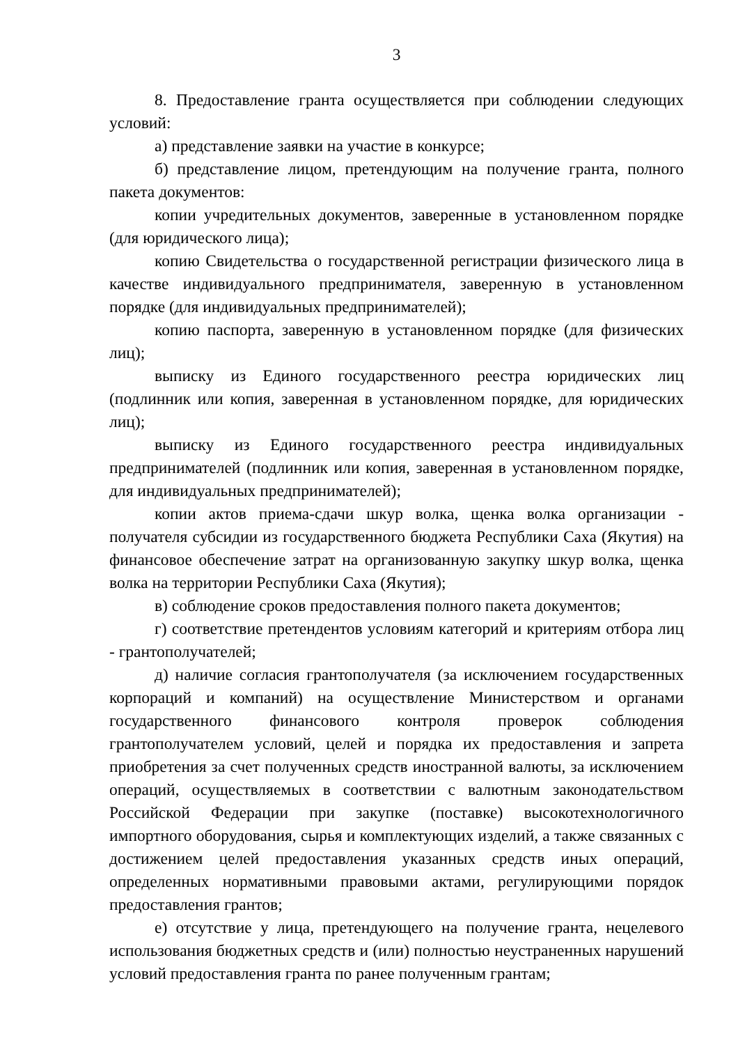3
8. Предоставление гранта осуществляется при соблюдении следующих условий:
а) представление заявки на участие в конкурсе;
б) представление лицом, претендующим на получение гранта, полного пакета документов:
копии учредительных документов, заверенные в установленном порядке (для юридического лица);
копию Свидетельства о государственной регистрации физического лица в качестве индивидуального предпринимателя, заверенную в установленном порядке (для индивидуальных предпринимателей);
копию паспорта, заверенную в установленном порядке (для физических лиц);
выписку из Единого государственного реестра юридических лиц (подлинник или копия, заверенная в установленном порядке, для юридических лиц);
выписку из Единого государственного реестра индивидуальных предпринимателей (подлинник или копия, заверенная в установленном порядке, для индивидуальных предпринимателей);
копии актов приема-сдачи шкур волка, щенка волка организации - получателя субсидии из государственного бюджета Республики Саха (Якутия) на финансовое обеспечение затрат на организованную закупку шкур волка, щенка волка на территории Республики Саха (Якутия);
в) соблюдение сроков предоставления полного пакета документов;
г) соответствие претендентов условиям категорий и критериям отбора лиц - грантополучателей;
д) наличие согласия грантополучателя (за исключением государственных корпораций и компаний) на осуществление Министерством и органами государственного финансового контроля проверок соблюдения грантополучателем условий, целей и порядка их предоставления и запрета приобретения за счет полученных средств иностранной валюты, за исключением операций, осуществляемых в соответствии с валютным законодательством Российской Федерации при закупке (поставке) высокотехнологичного импортного оборудования, сырья и комплектующих изделий, а также связанных с достижением целей предоставления указанных средств иных операций, определенных нормативными правовыми актами, регулирующими порядок предоставления грантов;
е) отсутствие у лица, претендующего на получение гранта, нецелевого использования бюджетных средств и (или) полностью неустраненных нарушений условий предоставления гранта по ранее полученным грантам;